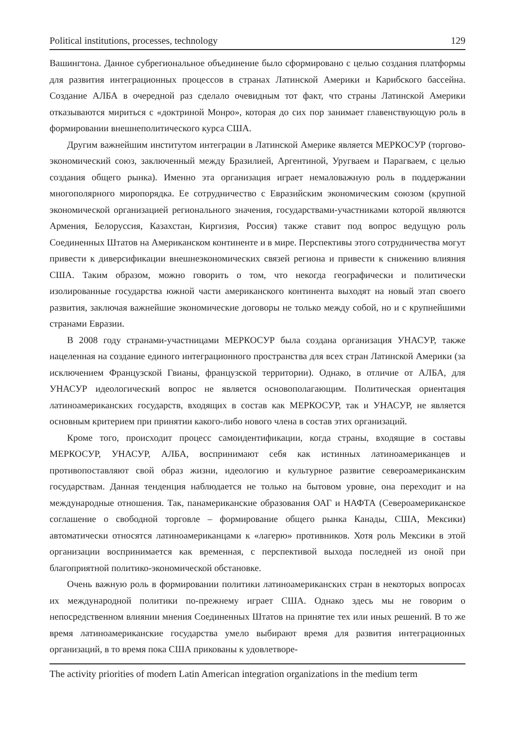Political institutions, processes, technology 129
Вашингтона. Данное субрегиональное объединение было сформировано с целью создания платформы для развития интеграционных процессов в странах Латинской Америки и Карибского бассейна. Создание АЛБА в очередной раз сделало очевидным тот факт, что страны Латинской Америки отказываются мириться с «доктриной Монро», которая до сих пор занимает главенствующую роль в формировании внешнеполитического курса США.
Другим важнейшим институтом интеграции в Латинской Америке является МЕРКОСУР (торгово-экономический союз, заключенный между Бразилией, Аргентиной, Уругваем и Парагваем, с целью создания общего рынка). Именно эта организация играет немаловажную роль в поддержании многополярного миропорядка. Ее сотрудничество с Евразийским экономическим союзом (крупной экономической организацией регионального значения, государствами-участниками которой являются Армения, Белоруссия, Казахстан, Киргизия, Россия) также ставит под вопрос ведущую роль Соединенных Штатов на Американском континенте и в мире. Перспективы этого сотрудничества могут привести к диверсификации внешнеэкономических связей региона и привести к снижению влияния США. Таким образом, можно говорить о том, что некогда географически и политически изолированные государства южной части американского континента выходят на новый этап своего развития, заключая важнейшие экономические договоры не только между собой, но и с крупнейшими странами Евразии.
В 2008 году странами-участницами МЕРКОСУР была создана организация УНАСУР, также нацеленная на создание единого интеграционного пространства для всех стран Латинской Америки (за исключением Французской Гвианы, французской территории). Однако, в отличие от АЛБА, для УНАСУР идеологический вопрос не является основополагающим. Политическая ориентация латиноамериканских государств, входящих в состав как МЕРКОСУР, так и УНАСУР, не является основным критерием при принятии какого-либо нового члена в состав этих организаций.
Кроме того, происходит процесс самоидентификации, когда страны, входящие в составы МЕРКОСУР, УНАСУР, АЛБА, воспринимают себя как истинных латиноамериканцев и противопоставляют свой образ жизни, идеологию и культурное развитие североамериканским государствам. Данная тенденция наблюдается не только на бытовом уровне, она переходит и на международные отношения. Так, панамериканские образования ОАГ и НАФТА (Североамериканское соглашение о свободной торговле – формирование общего рынка Канады, США, Мексики) автоматически относятся латиноамериканцами к «лагерю» противников. Хотя роль Мексики в этой организации воспринимается как временная, с перспективой выхода последней из оной при благоприятной политико-экономической обстановке.
Очень важную роль в формировании политики латиноамериканских стран в некоторых вопросах их международной политики по-прежнему играет США. Однако здесь мы не говорим о непосредственном влиянии мнения Соединенных Штатов на принятие тех или иных решений. В то же время латиноамериканские государства умело выбирают время для развития интеграционных организаций, в то время пока США прикованы к удовлетворе-
The activity priorities of modern Latin American integration organizations in the medium term